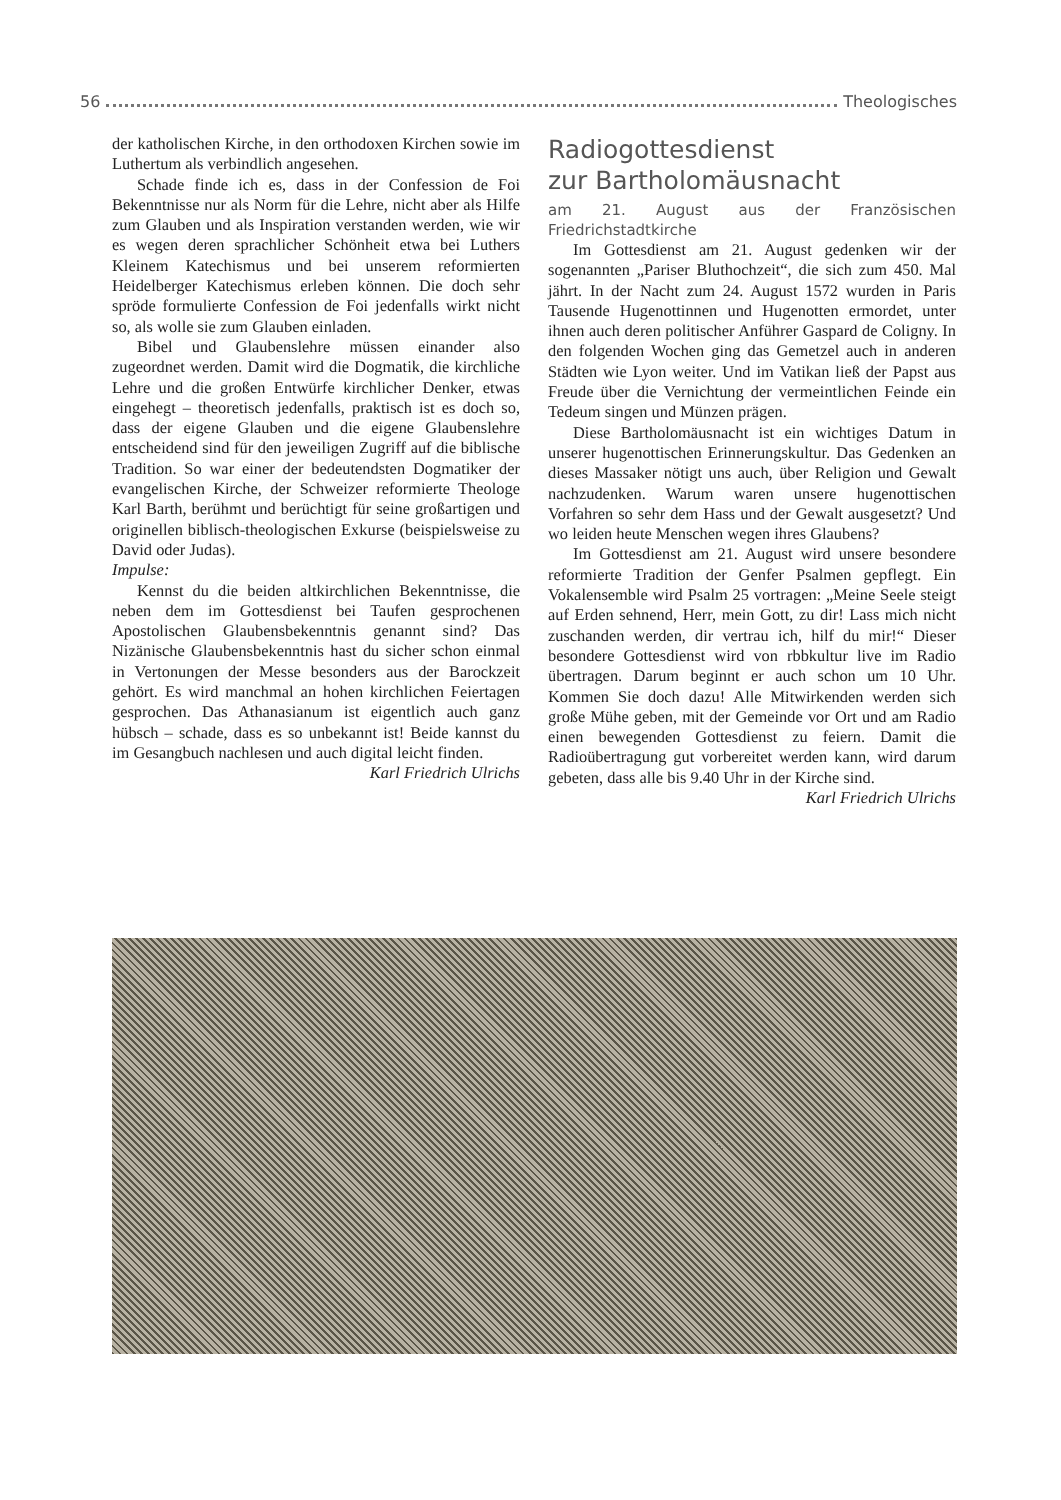56 Theologisches
der katholischen Kirche, in den orthodoxen Kirchen sowie im Luthertum als verbindlich angesehen.
Schade finde ich es, dass in der Confession de Foi Bekenntnisse nur als Norm für die Lehre, nicht aber als Hilfe zum Glauben und als Inspiration verstanden werden, wie wir es wegen deren sprachlicher Schönheit etwa bei Luthers Kleinem Katechismus und bei unserem reformierten Heidelberger Katechismus erleben können. Die doch sehr spröde formulierte Confession de Foi jedenfalls wirkt nicht so, als wolle sie zum Glauben einladen.
Bibel und Glaubenslehre müssen einander also zugeordnet werden. Damit wird die Dogmatik, die kirchliche Lehre und die großen Entwürfe kirchlicher Denker, etwas eingehegt – theoretisch jedenfalls, praktisch ist es doch so, dass der eigene Glauben und die eigene Glaubenslehre entscheidend sind für den jeweiligen Zugriff auf die biblische Tradition. So war einer der bedeutendsten Dogmatiker der evangelischen Kirche, der Schweizer reformierte Theologe Karl Barth, berühmt und berüchtigt für seine großartigen und originellen biblisch-theologischen Exkurse (beispielsweise zu David oder Judas).
Impulse:
Kennst du die beiden altkirchlichen Bekenntnisse, die neben dem im Gottesdienst bei Taufen gesprochenen Apostolischen Glaubensbekenntnis genannt sind? Das Nizänische Glaubensbekenntnis hast du sicher schon einmal in Vertonungen der Messe besonders aus der Barockzeit gehört. Es wird manchmal an hohen kirchlichen Feiertagen gesprochen. Das Athanasianum ist eigentlich auch ganz hübsch – schade, dass es so unbekannt ist! Beide kannst du im Gesangbuch nachlesen und auch digital leicht finden. Karl Friedrich Ulrichs
Radiogottesdienst
zur Bartholomäusnacht
am 21. August aus der Französischen Friedrichstadtkirche
Im Gottesdienst am 21. August gedenken wir der sogenannten „Pariser Bluthochzeit“, die sich zum 450. Mal jährt. In der Nacht zum 24. August 1572 wurden in Paris Tausende Hugenottinnen und Hugenotten ermordet, unter ihnen auch deren politischer Anführer Gaspard de Coligny. In den folgenden Wochen ging das Gemetzel auch in anderen Städten wie Lyon weiter. Und im Vatikan ließ der Papst aus Freude über die Vernichtung der vermeintlichen Feinde ein Tedeum singen und Münzen prägen.
Diese Bartholomäusnacht ist ein wichtiges Datum in unserer hugenottischen Erinnerungskultur. Das Gedenken an dieses Massaker nötigt uns auch, über Religion und Gewalt nachzudenken. Warum waren unsere hugenottischen Vorfahren so sehr dem Hass und der Gewalt ausgesetzt? Und wo leiden heute Menschen wegen ihres Glaubens?
Im Gottesdienst am 21. August wird unsere besondere reformierte Tradition der Genfer Psalmen gepflegt. Ein Vokalensemble wird Psalm 25 vortragen: „Meine Seele steigt auf Erden sehnend, Herr, mein Gott, zu dir! Lass mich nicht zuschanden werden, dir vertrau ich, hilf du mir!“ Dieser besondere Gottesdienst wird von rbbkultur live im Radio übertragen. Darum beginnt er auch schon um 10 Uhr. Kommen Sie doch dazu! Alle Mitwirkenden werden sich große Mühe geben, mit der Gemeinde vor Ort und am Radio einen bewegenden Gottesdienst zu feiern. Damit die Radioübertragung gut vorbereitet werden kann, wird darum gebeten, dass alle bis 9.40 Uhr in der Kirche sind. Karl Friedrich Ulrichs